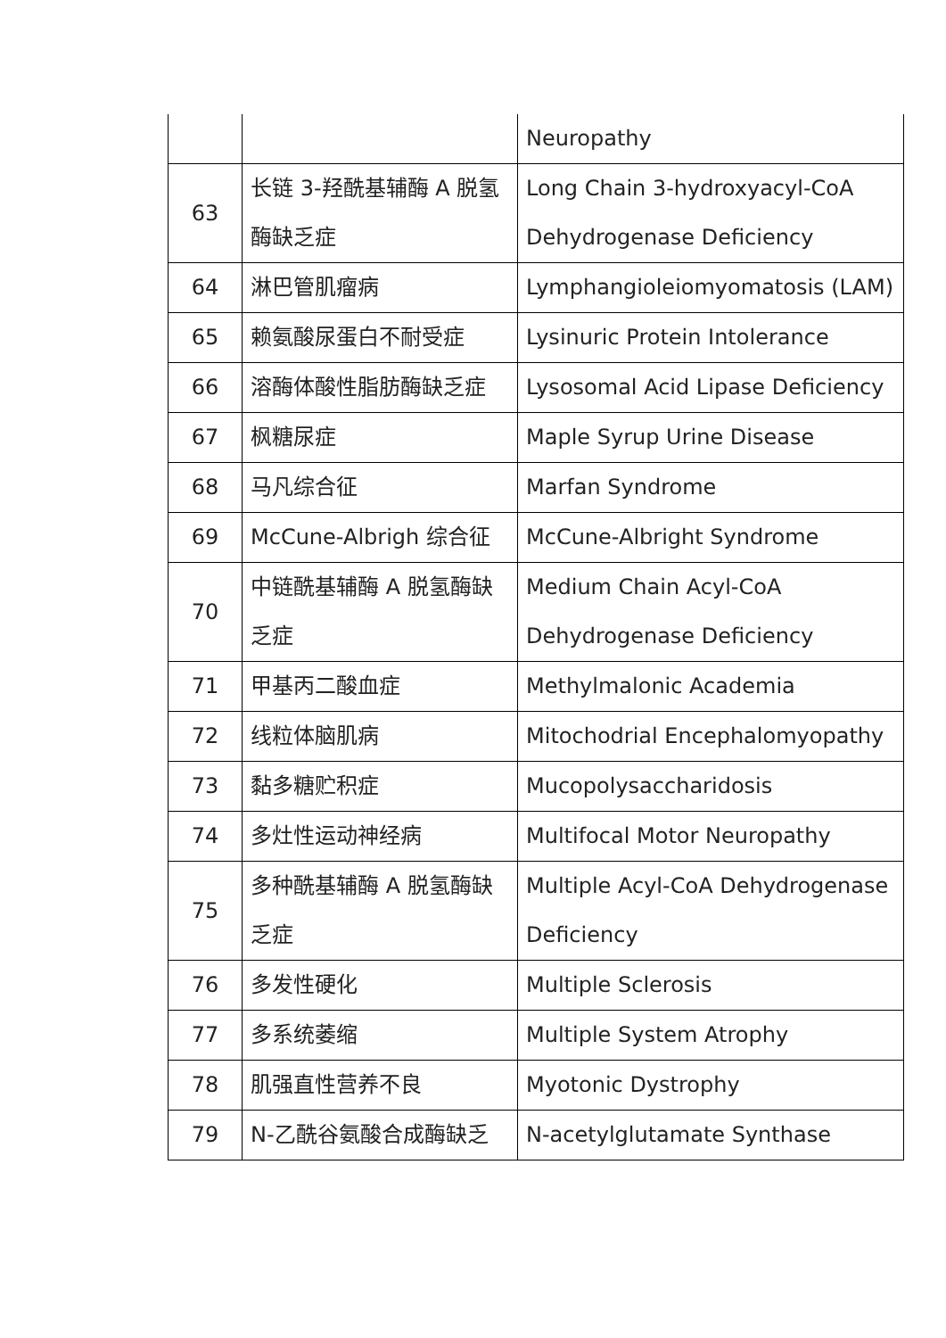| | | Neuropathy |
| 63 | 长链 3-羟酰基辅酶 A 脱氢酶缺乏症 | Long Chain 3-hydroxyacyl-CoA Dehydrogenase Deficiency |
| 64 | 淋巴管肌瘤病 | Lymphangioleiomyomatosis (LAM) |
| 65 | 赖氨酸尿蛋白不耐受症 | Lysinuric Protein Intolerance |
| 66 | 溶酶体酸性脂肪酶缺乏症 | Lysosomal Acid Lipase Deficiency |
| 67 | 枫糖尿症 | Maple Syrup Urine Disease |
| 68 | 马凡综合征 | Marfan Syndrome |
| 69 | McCune-Albrigh 综合征 | McCune-Albright Syndrome |
| 70 | 中链酰基辅酶 A 脱氢酶缺乏症 | Medium Chain Acyl-CoA Dehydrogenase Deficiency |
| 71 | 甲基丙二酸血症 | Methylmalonic Academia |
| 72 | 线粒体脑肌病 | Mitochodrial Encephalomyopathy |
| 73 | 黏多糖贮积症 | Mucopolysaccharidosis |
| 74 | 多灶性运动神经病 | Multifocal Motor Neuropathy |
| 75 | 多种酰基辅酶 A 脱氢酶缺乏症 | Multiple Acyl-CoA Dehydrogenase Deficiency |
| 76 | 多发性硬化 | Multiple Sclerosis |
| 77 | 多系统萎缩 | Multiple System Atrophy |
| 78 | 肌强直性营养不良 | Myotonic Dystrophy |
| 79 | N-乙酰谷氨酸合成酶缺乏 | N-acetylglutamate Synthase |